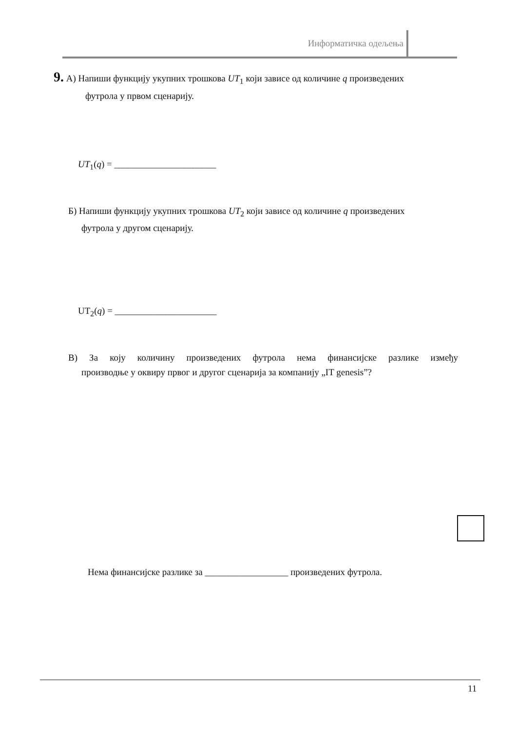Информатичка одељења
9. А) Напиши функцију укупних трошкова UT<sub>1</sub> који зависе од количине q произведених
футрола у првом сценарију.
UT<sub>1</sub>(q) = ______________________
Б) Напиши функцију укупних трошкова UT<sub>2</sub> који зависе од количине q произведених
футрола у другом сценарију.
UT<sub>2</sub>(q) = ______________________
В) За коју количину произведених футрола нема финансијске разлике између
производње у оквиру првог и другог сценарија за компанију „IT genesis”?
Нема финансијске разлике за __________________ произведених футрола.
11